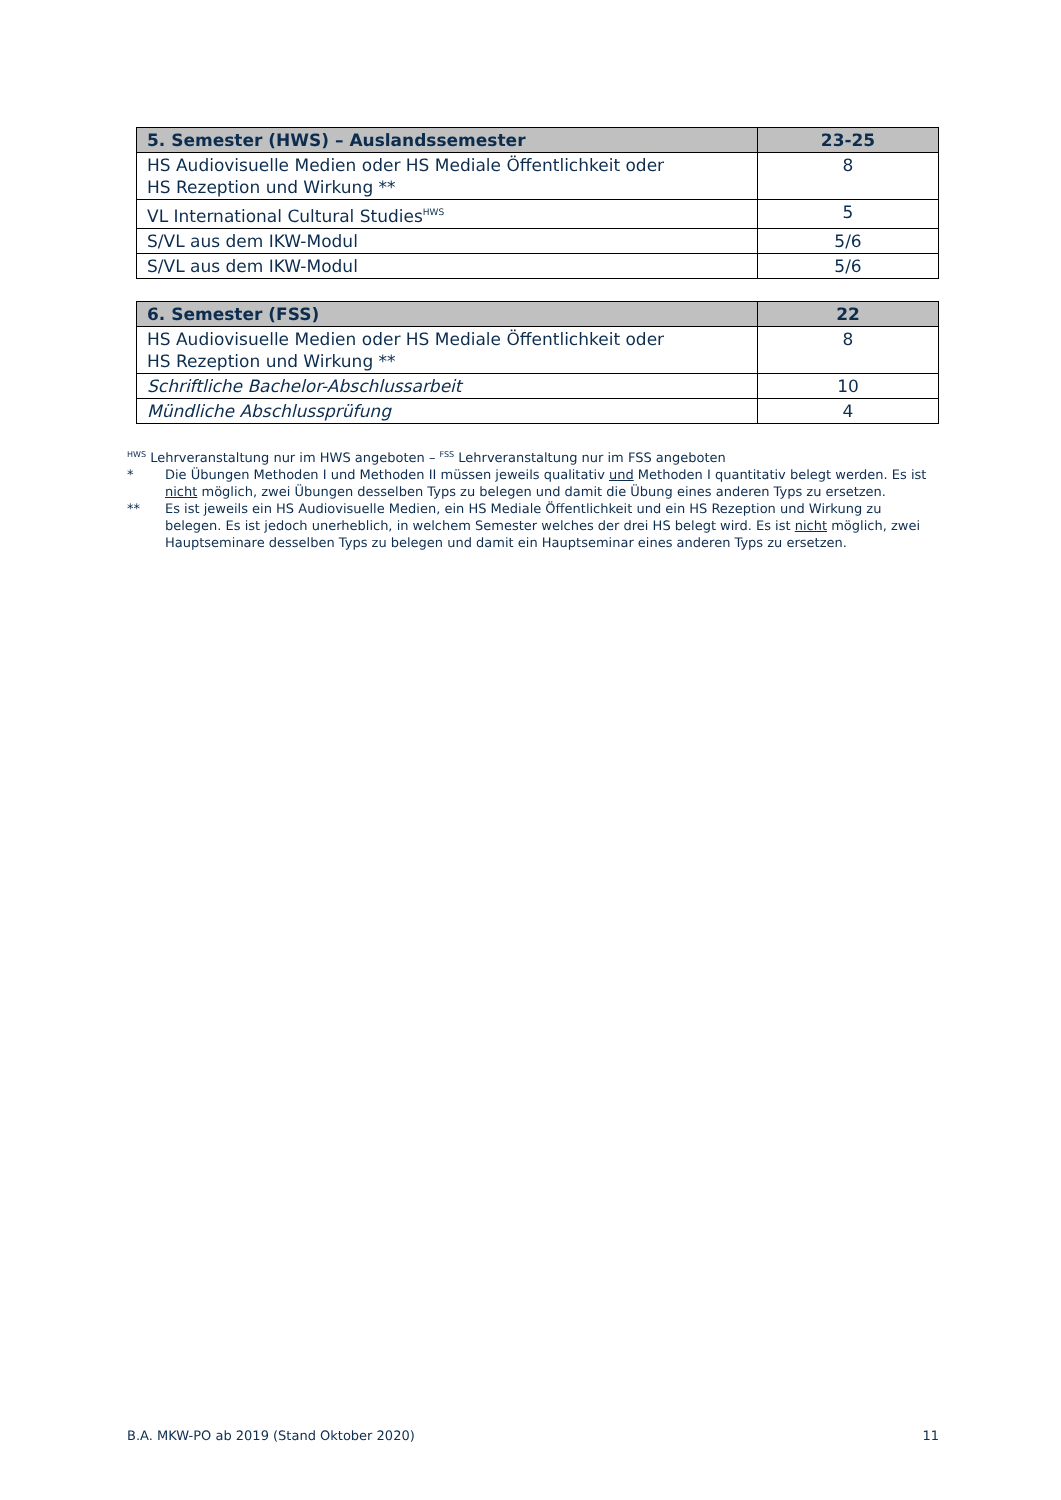| 5. Semester (HWS) – Auslandssemester | 23-25 |
| HS Audiovisuelle Medien oder HS Mediale Öffentlichkeit oder HS Rezeption und Wirkung ** | 8 |
| VL International Cultural Studies<sup>HWS</sup> | 5 |
| S/VL aus dem IKW-Modul | 5/6 |
| S/VL aus dem IKW-Modul | 5/6 |
| 6. Semester (FSS) | 22 |
| HS Audiovisuelle Medien oder HS Mediale Öffentlichkeit oder HS Rezeption und Wirkung ** | 8 |
| Schriftliche Bachelor-Abschlussarbeit | 10 |
| Mündliche Abschlussprüfung | 4 |
<sup>HWS</sup> Lehrveranstaltung nur im HWS angeboten – <sup>FSS</sup> Lehrveranstaltung nur im FSS angeboten
* Die Übungen Methoden I und Methoden II müssen jeweils qualitativ und Methoden I quantitativ belegt werden. Es ist nicht möglich, zwei Übungen desselben Typs zu belegen und damit die Übung eines anderen Typs zu ersetzen.
** Es ist jeweils ein HS Audiovisuelle Medien, ein HS Mediale Öffentlichkeit und ein HS Rezeption und Wirkung zu belegen. Es ist jedoch unerheblich, in welchem Semester welches der drei HS belegt wird. Es ist nicht möglich, zwei Hauptseminare desselben Typs zu belegen und damit ein Hauptseminar eines anderen Typs zu ersetzen.
B.A. MKW-PO ab 2019 (Stand Oktober 2020) 11